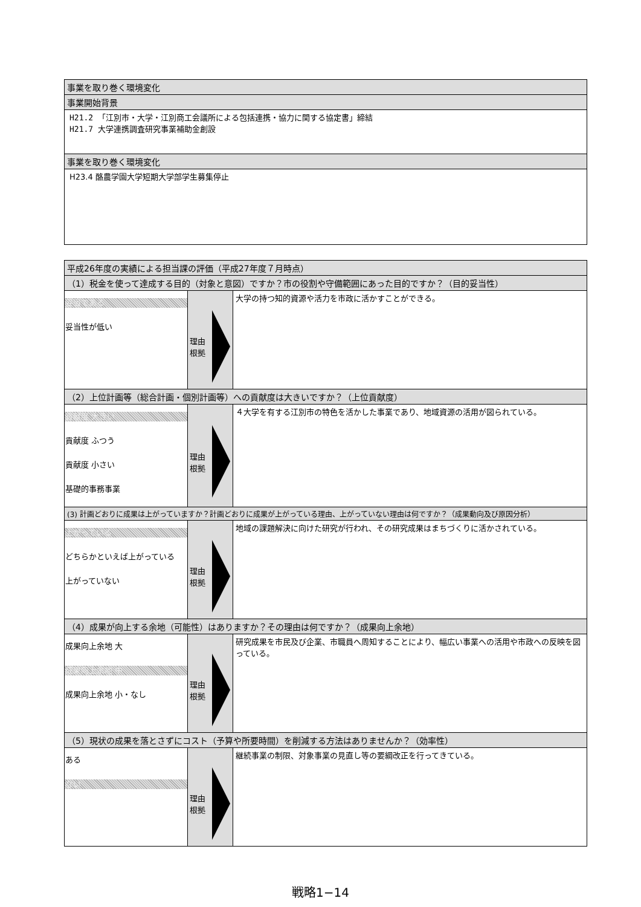| 事業を取り巻く環境変化 |
| 事業開始背景 |
| H21.2 「江別市・大学・江別商工会議所による包括連携・協力に関する協定書」締結 H21.7 大学連携調査研究事業補助金創設 |
| 事業を取り巻く環境変化 |
| H23.4 酪農学園大学短期大学部学生募集停止 |
| 平成26年度の実績による担当課の評価（平成27年度７月時点） | | |
| （1）税金を使って達成する目的（対象と意図）ですか？市の役割や守備範囲にあった目的ですか？（目的妥当性） | | |
| 妥当である 妥当性が低い | 理由 根拠 | 大学の持つ知的資源や活力を市政に活かすことができる。 |
| （2）上位計画等（総合計画・個別計画等）への貢献度は大きいですか？（上位貢献度） | | |
| 貢献度 大きい 貢献度 ふつう 貢献度 小さい 基礎的事務事業 | 理由 根拠 | ４大学を有する江別市の特色を活かした事業であり、地域資源の活用が図られている。 |
| (3) 計画どおりに成果は上がっていますか？計画どおりに成果が上がっている理由、上がっていない理由は何ですか？（成果動向及び原因分析） | | |
| 上がっている どちらかといえば上がっている 上がっていない | 理由 根拠 | 地域の課題解決に向けた研究が行われ、その研究成果はまちづくりに活かされている。 |
| （4）成果が向上する余地（可能性）はありますか？その理由は何ですか？（成果向上余地） | | |
| 成果向上余地 大 成果向上余地 中 成果向上余地 小・なし | 理由 根拠 | 研究成果を市民及び企業、市職員へ周知することにより、幅広い事業への活用や市政への反映を図っている。 |
| （5）現状の成果を落とさずにコスト（予算や所要時間）を削減する方法はありませんか？（効率性） | | |
| ある ない | 理由 根拠 | 継続事業の制限、対象事業の見直し等の要綱改正を行ってきている。 |
戦略1−14